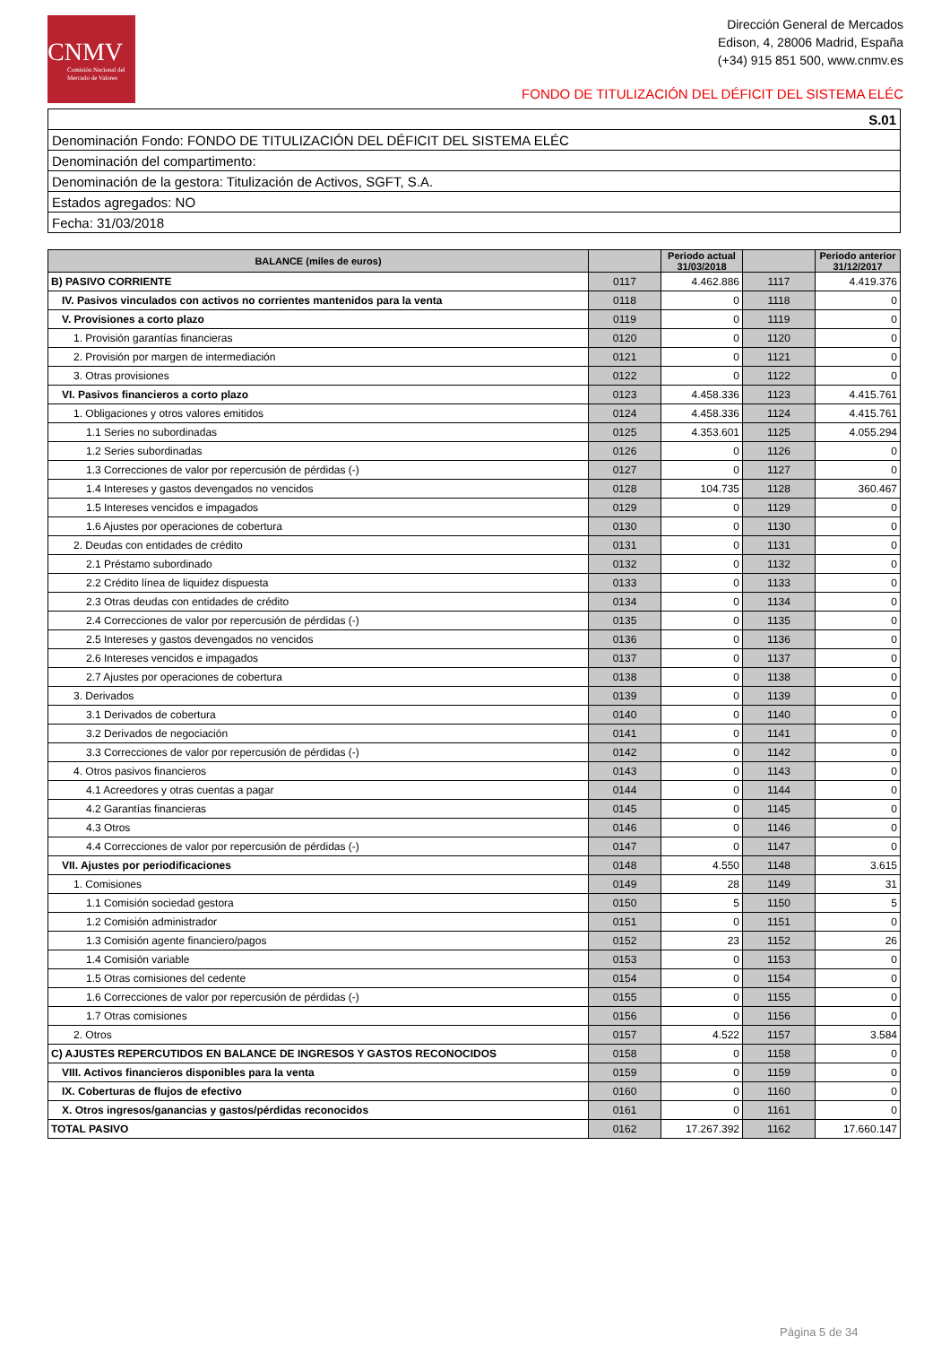CNMV
Comisión Nacional del Mercado de Valores
Dirección General de Mercados
Edison, 4, 28006 Madrid, España
(+34) 915 851 500, www.cnmv.es
FONDO DE TITULIZACIÓN DEL DÉFICIT DEL SISTEMA ELÉC
| S.01 |
| Denominación Fondo: FONDO DE TITULIZACIÓN DEL DÉFICIT DEL SISTEMA ELÉC |
| Denominación del compartimento: |
| Denominación de la gestora: Titulización de Activos, SGFT, S.A. |
| Estados agregados: NO |
| Fecha: 31/03/2018 |
| BALANCE (miles de euros) | | Periodo actual 31/03/2018 | | Periodo anterior 31/12/2017 |
| --- | --- | --- | --- | --- |
| B) PASIVO CORRIENTE | 0117 | 4.462.886 | 1117 | 4.419.376 |
| IV. Pasivos vinculados con activos no corrientes mantenidos para la venta | 0118 | 0 | 1118 | 0 |
| V. Provisiones a corto plazo | 0119 | 0 | 1119 | 0 |
| 1. Provisión garantías financieras | 0120 | 0 | 1120 | 0 |
| 2. Provisión por margen de intermediación | 0121 | 0 | 1121 | 0 |
| 3. Otras provisiones | 0122 | 0 | 1122 | 0 |
| VI. Pasivos financieros a corto plazo | 0123 | 4.458.336 | 1123 | 4.415.761 |
| 1. Obligaciones y otros valores emitidos | 0124 | 4.458.336 | 1124 | 4.415.761 |
| 1.1 Series no subordinadas | 0125 | 4.353.601 | 1125 | 4.055.294 |
| 1.2 Series subordinadas | 0126 | 0 | 1126 | 0 |
| 1.3 Correcciones de valor por repercusión de pérdidas (-) | 0127 | 0 | 1127 | 0 |
| 1.4 Intereses y gastos devengados no vencidos | 0128 | 104.735 | 1128 | 360.467 |
| 1.5 Intereses vencidos e impagados | 0129 | 0 | 1129 | 0 |
| 1.6 Ajustes por operaciones de cobertura | 0130 | 0 | 1130 | 0 |
| 2. Deudas con entidades de crédito | 0131 | 0 | 1131 | 0 |
| 2.1 Préstamo subordinado | 0132 | 0 | 1132 | 0 |
| 2.2 Crédito línea de liquidez dispuesta | 0133 | 0 | 1133 | 0 |
| 2.3 Otras deudas con entidades de crédito | 0134 | 0 | 1134 | 0 |
| 2.4 Correcciones de valor por repercusión de pérdidas (-) | 0135 | 0 | 1135 | 0 |
| 2.5 Intereses y gastos devengados no vencidos | 0136 | 0 | 1136 | 0 |
| 2.6 Intereses vencidos e impagados | 0137 | 0 | 1137 | 0 |
| 2.7 Ajustes por operaciones de cobertura | 0138 | 0 | 1138 | 0 |
| 3. Derivados | 0139 | 0 | 1139 | 0 |
| 3.1 Derivados de cobertura | 0140 | 0 | 1140 | 0 |
| 3.2 Derivados de negociación | 0141 | 0 | 1141 | 0 |
| 3.3 Correcciones de valor por repercusión de pérdidas (-) | 0142 | 0 | 1142 | 0 |
| 4. Otros pasivos financieros | 0143 | 0 | 1143 | 0 |
| 4.1 Acreedores y otras cuentas a pagar | 0144 | 0 | 1144 | 0 |
| 4.2 Garantías financieras | 0145 | 0 | 1145 | 0 |
| 4.3 Otros | 0146 | 0 | 1146 | 0 |
| 4.4 Correcciones de valor por repercusión de pérdidas (-) | 0147 | 0 | 1147 | 0 |
| VII. Ajustes por periodificaciones | 0148 | 4.550 | 1148 | 3.615 |
| 1. Comisiones | 0149 | 28 | 1149 | 31 |
| 1.1 Comisión sociedad gestora | 0150 | 5 | 1150 | 5 |
| 1.2 Comisión administrador | 0151 | 0 | 1151 | 0 |
| 1.3 Comisión agente financiero/pagos | 0152 | 23 | 1152 | 26 |
| 1.4 Comisión variable | 0153 | 0 | 1153 | 0 |
| 1.5 Otras comisiones del cedente | 0154 | 0 | 1154 | 0 |
| 1.6 Correcciones de valor por repercusión de pérdidas (-) | 0155 | 0 | 1155 | 0 |
| 1.7 Otras comisiones | 0156 | 0 | 1156 | 0 |
| 2. Otros | 0157 | 4.522 | 1157 | 3.584 |
| C) AJUSTES REPERCUTIDOS EN BALANCE DE INGRESOS Y GASTOS RECONOCIDOS | 0158 | 0 | 1158 | 0 |
| VIII. Activos financieros disponibles para la venta | 0159 | 0 | 1159 | 0 |
| IX. Coberturas de flujos de efectivo | 0160 | 0 | 1160 | 0 |
| X. Otros ingresos/ganancias y gastos/pérdidas reconocidos | 0161 | 0 | 1161 | 0 |
| TOTAL PASIVO | 0162 | 17.267.392 | 1162 | 17.660.147 |
Página 5 de 34